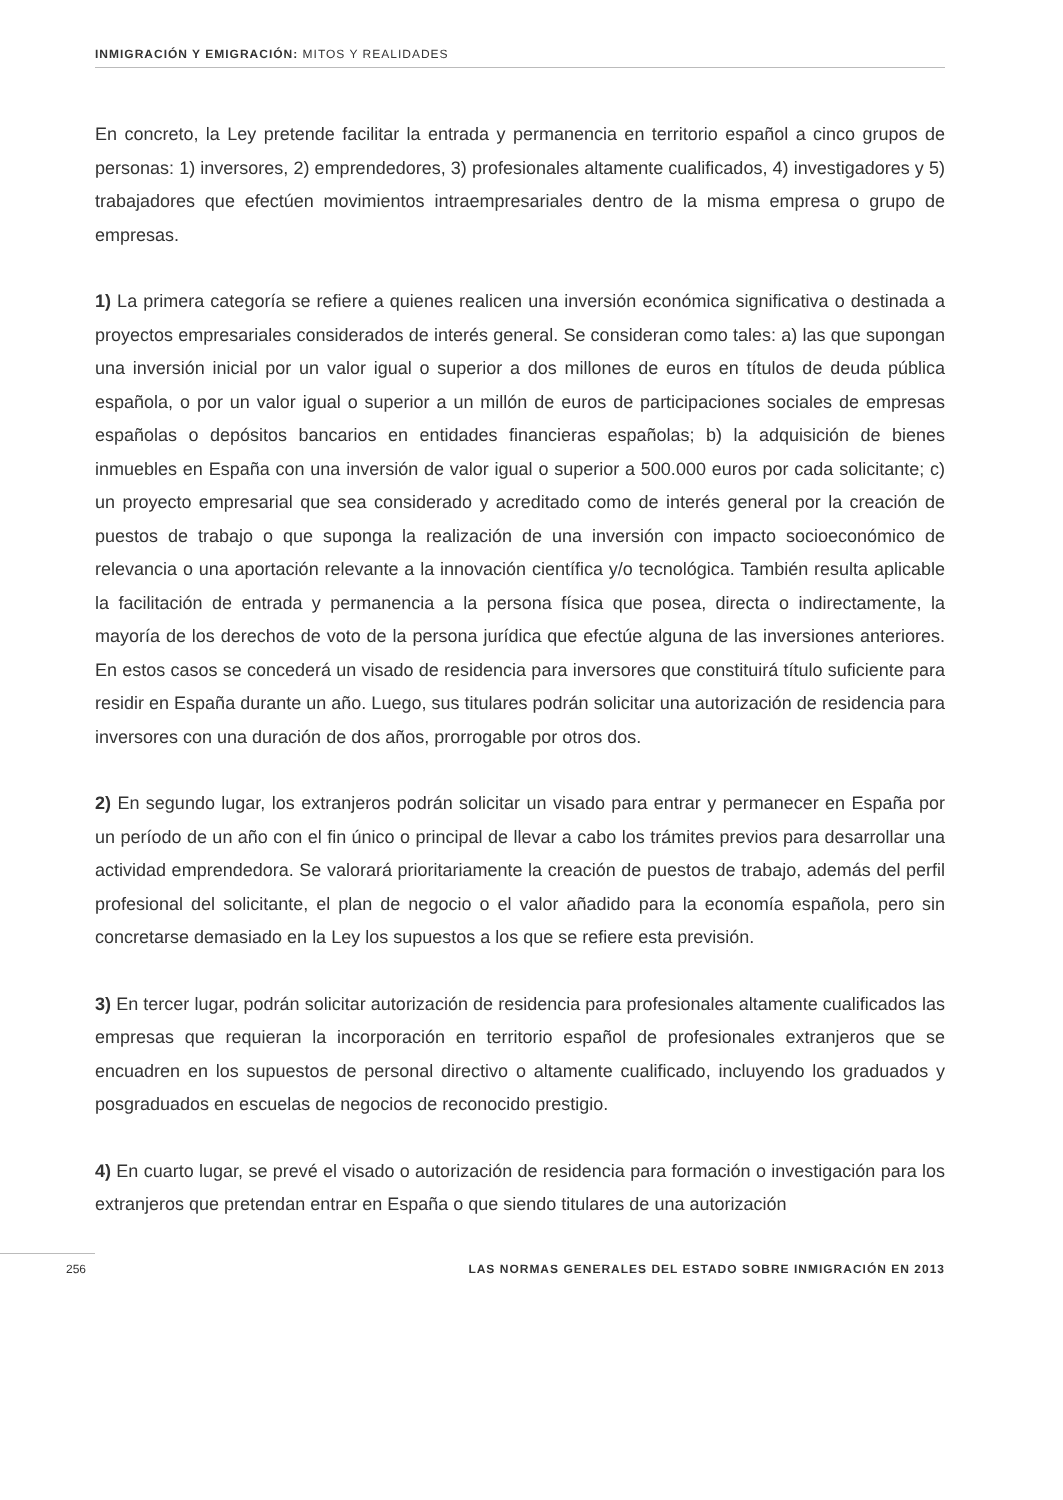INMIGRACIÓN Y EMIGRACIÓN: MITOS Y REALIDADES
En concreto, la Ley pretende facilitar la entrada y permanencia en territorio español a cinco grupos de personas: 1) inversores, 2) emprendedores, 3) profesionales altamente cualificados, 4) investigadores y 5) trabajadores que efectúen movimientos intraempresariales dentro de la misma empresa o grupo de empresas.
1) La primera categoría se refiere a quienes realicen una inversión económica significativa o destinada a proyectos empresariales considerados de interés general. Se consideran como tales: a) las que supongan una inversión inicial por un valor igual o superior a dos millones de euros en títulos de deuda pública española, o por un valor igual o superior a un millón de euros de participaciones sociales de empresas españolas o depósitos bancarios en entidades financieras españolas; b) la adquisición de bienes inmuebles en España con una inversión de valor igual o superior a 500.000 euros por cada solicitante; c) un proyecto empresarial que sea considerado y acreditado como de interés general por la creación de puestos de trabajo o que suponga la realización de una inversión con impacto socioeconómico de relevancia o una aportación relevante a la innovación científica y/o tecnológica. También resulta aplicable la facilitación de entrada y permanencia a la persona física que posea, directa o indirectamente, la mayoría de los derechos de voto de la persona jurídica que efectúe alguna de las inversiones anteriores. En estos casos se concederá un visado de residencia para inversores que constituirá título suficiente para residir en España durante un año. Luego, sus titulares podrán solicitar una autorización de residencia para inversores con una duración de dos años, prorrogable por otros dos.
2) En segundo lugar, los extranjeros podrán solicitar un visado para entrar y permanecer en España por un período de un año con el fin único o principal de llevar a cabo los trámites previos para desarrollar una actividad emprendedora. Se valorará prioritariamente la creación de puestos de trabajo, además del perfil profesional del solicitante, el plan de negocio o el valor añadido para la economía española, pero sin concretarse demasiado en la Ley los supuestos a los que se refiere esta previsión.
3) En tercer lugar, podrán solicitar autorización de residencia para profesionales altamente cualificados las empresas que requieran la incorporación en territorio español de profesionales extranjeros que se encuadren en los supuestos de personal directivo o altamente cualificado, incluyendo los graduados y posgraduados en escuelas de negocios de reconocido prestigio.
4) En cuarto lugar, se prevé el visado o autorización de residencia para formación o investigación para los extranjeros que pretendan entrar en España o que siendo titulares de una autorización
256 LAS NORMAS GENERALES DEL ESTADO SOBRE INMIGRACIÓN EN 2013